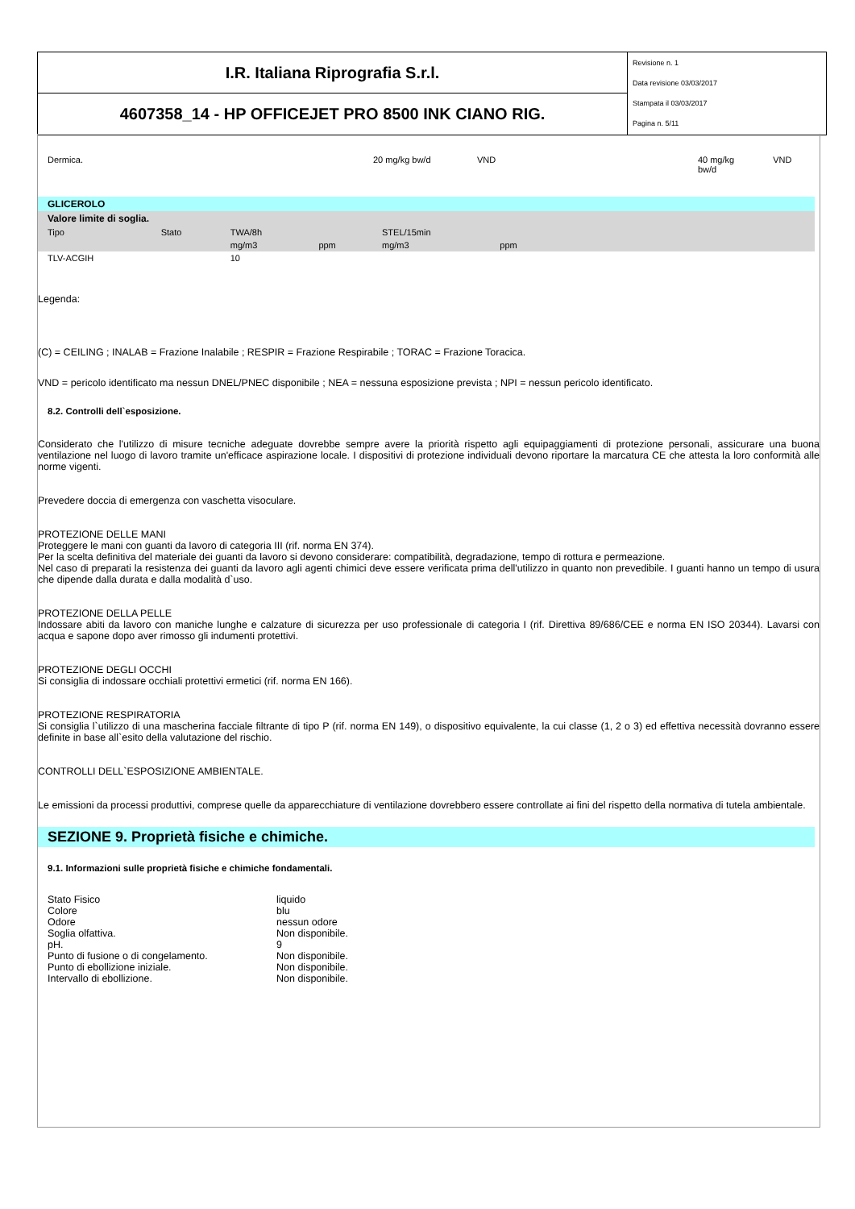I.R. Italiana Riprografia S.r.l.
4607358_14 - HP OFFICEJET PRO 8500 INK CIANO RIG.
Revisione n. 1
Data revisione 03/03/2017
Stampata il 03/03/2017
Pagina n. 5/11
| Dermica. | 20 mg/kg bw/d | VND | 40 mg/kg bw/d | VND |
| GLICEROLO | | | | | | |
| --- | --- | --- | --- | --- | --- | --- |
| Valore limite di soglia. | | | | | | |
| Tipo | Stato | TWA/8h | | STEL/15min | | |
| | | mg/m3 | ppm | mg/m3 | ppm | |
| TLV-ACGIH | | 10 | | | | |
Legenda:
(C) = CEILING ; INALAB = Frazione Inalabile ; RESPIR = Frazione Respirabile ; TORAC = Frazione Toracica.
VND = pericolo identificato ma nessun DNEL/PNEC disponibile ; NEA = nessuna esposizione prevista ; NPI = nessun pericolo identificato.
8.2. Controlli dell`esposizione.
Considerato che l'utilizzo di misure tecniche adeguate dovrebbe sempre avere la priorità rispetto agli equipaggiamenti di protezione personali, assicurare una buona ventilazione nel luogo di lavoro tramite un'efficace aspirazione locale. I dispositivi di protezione individuali devono riportare la marcatura CE che attesta la loro conformità alle norme vigenti.
Prevedere doccia di emergenza con vaschetta visoculare.
PROTEZIONE DELLE MANI
Proteggere le mani con guanti da lavoro di categoria III (rif. norma EN 374).
Per la scelta definitiva del materiale dei guanti da lavoro si devono considerare: compatibilità, degradazione, tempo di rottura e permeazione.
Nel caso di preparati la resistenza dei guanti da lavoro agli agenti chimici deve essere verificata prima dell'utilizzo in quanto non prevedibile. I guanti hanno un tempo di usura che dipende dalla durata e dalla modalità d`uso.
PROTEZIONE DELLA PELLE
Indossare abiti da lavoro con maniche lunghe e calzature di sicurezza per uso professionale di categoria I (rif. Direttiva 89/686/CEE e norma EN ISO 20344). Lavarsi con acqua e sapone dopo aver rimosso gli indumenti protettivi.
PROTEZIONE DEGLI OCCHI
Si consiglia di indossare occhiali protettivi ermetici (rif. norma EN 166).
PROTEZIONE RESPIRATORIA
Si consiglia l`utilizzo di una mascherina facciale filtrante di tipo P (rif. norma EN 149), o dispositivo equivalente, la cui classe (1, 2 o 3) ed effettiva necessità dovranno essere definite in base all`esito della valutazione del rischio.
CONTROLLI DELL`ESPOSIZIONE AMBIENTALE.
Le emissioni da processi produttivi, comprese quelle da apparecchiature di ventilazione dovrebbero essere controllate ai fini del rispetto della normativa di tutela ambientale.
SEZIONE 9. Proprietà fisiche e chimiche.
9.1. Informazioni sulle proprietà fisiche e chimiche fondamentali.
| Stato Fisico | liquido |
| Colore | blu |
| Odore | nessun odore |
| Soglia olfattiva. | Non disponibile. |
| pH. | 9 |
| Punto di fusione o di congelamento. | Non disponibile. |
| Punto di ebollizione iniziale. | Non disponibile. |
| Intervallo di ebollizione. | Non disponibile. |